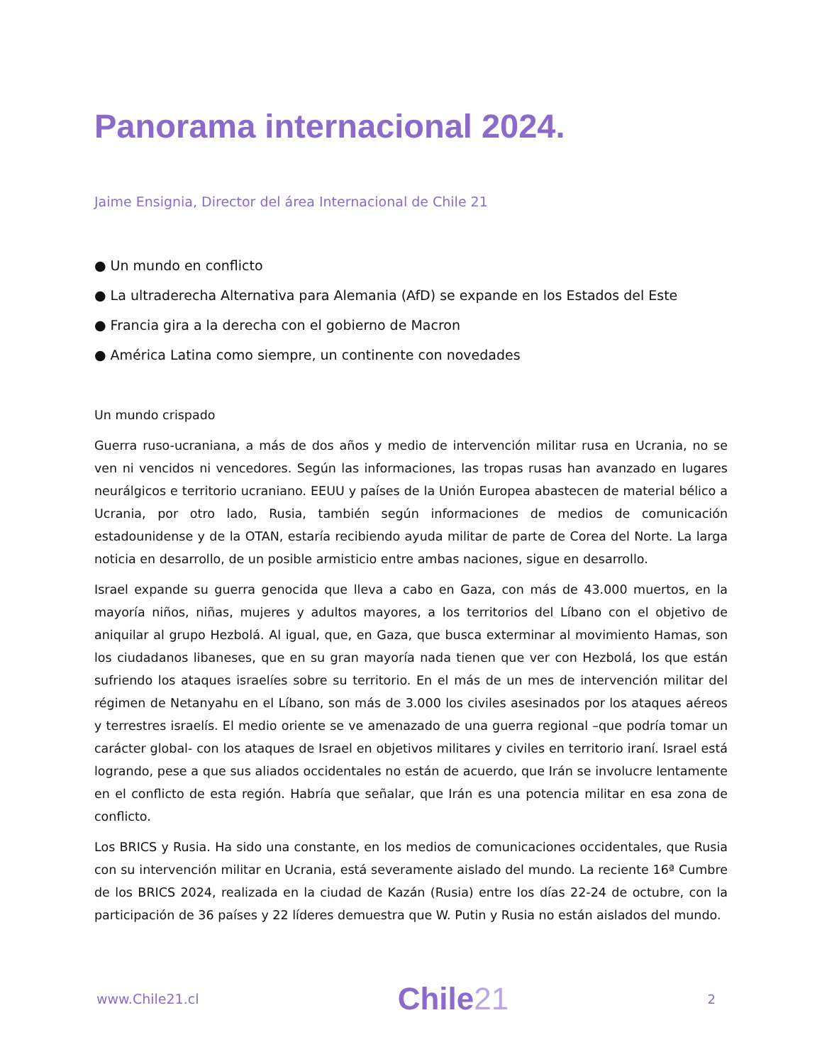Panorama internacional 2024.
Jaime Ensignia, Director del área Internacional de Chile 21
● Un mundo en conflicto
● La ultraderecha Alternativa para Alemania (AfD) se expande en los Estados del Este
● Francia gira a la derecha con el gobierno de Macron
● América Latina como siempre, un continente con novedades
Un mundo crispado
Guerra ruso-ucraniana, a más de dos años y medio de intervención militar rusa en Ucrania, no se ven ni vencidos ni vencedores. Según las informaciones, las tropas rusas han avanzado en lugares neurálgicos e territorio ucraniano. EEUU y países de la Unión Europea abastecen de material bélico a Ucrania, por otro lado, Rusia, también según informaciones de medios de comunicación estadounidense y de la OTAN, estaría recibiendo ayuda militar de parte de Corea del Norte. La larga noticia en desarrollo, de un posible armisticio entre ambas naciones, sigue en desarrollo.
Israel expande su guerra genocida que lleva a cabo en Gaza, con más de 43.000 muertos, en la mayoría niños, niñas, mujeres y adultos mayores, a los territorios del Líbano con el objetivo de aniquilar al grupo Hezbolá. Al igual, que, en Gaza, que busca exterminar al movimiento Hamas, son los ciudadanos libaneses, que en su gran mayoría nada tienen que ver con Hezbolá, los que están sufriendo los ataques israelíes sobre su territorio. En el más de un mes de intervención militar del régimen de Netanyahu en el Líbano, son más de 3.000 los civiles asesinados por los ataques aéreos y terrestres israelís. El medio oriente se ve amenazado de una guerra regional –que podría tomar un carácter global- con los ataques de Israel en objetivos militares y civiles en territorio iraní. Israel está logrando, pese a que sus aliados occidentales no están de acuerdo, que Irán se involucre lentamente en el conflicto de esta región. Habría que señalar, que Irán es una potencia militar en esa zona de conflicto.
Los BRICS y Rusia. Ha sido una constante, en los medios de comunicaciones occidentales, que Rusia con su intervención militar en Ucrania, está severamente aislado del mundo. La reciente 16ª Cumbre de los BRICS 2024, realizada en la ciudad de Kazán (Rusia) entre los días 22-24 de octubre, con la participación de 36 países y 22 líderes demuestra que W. Putin y Rusia no están aislados del mundo.
www.Chile21.cl Chile21 2